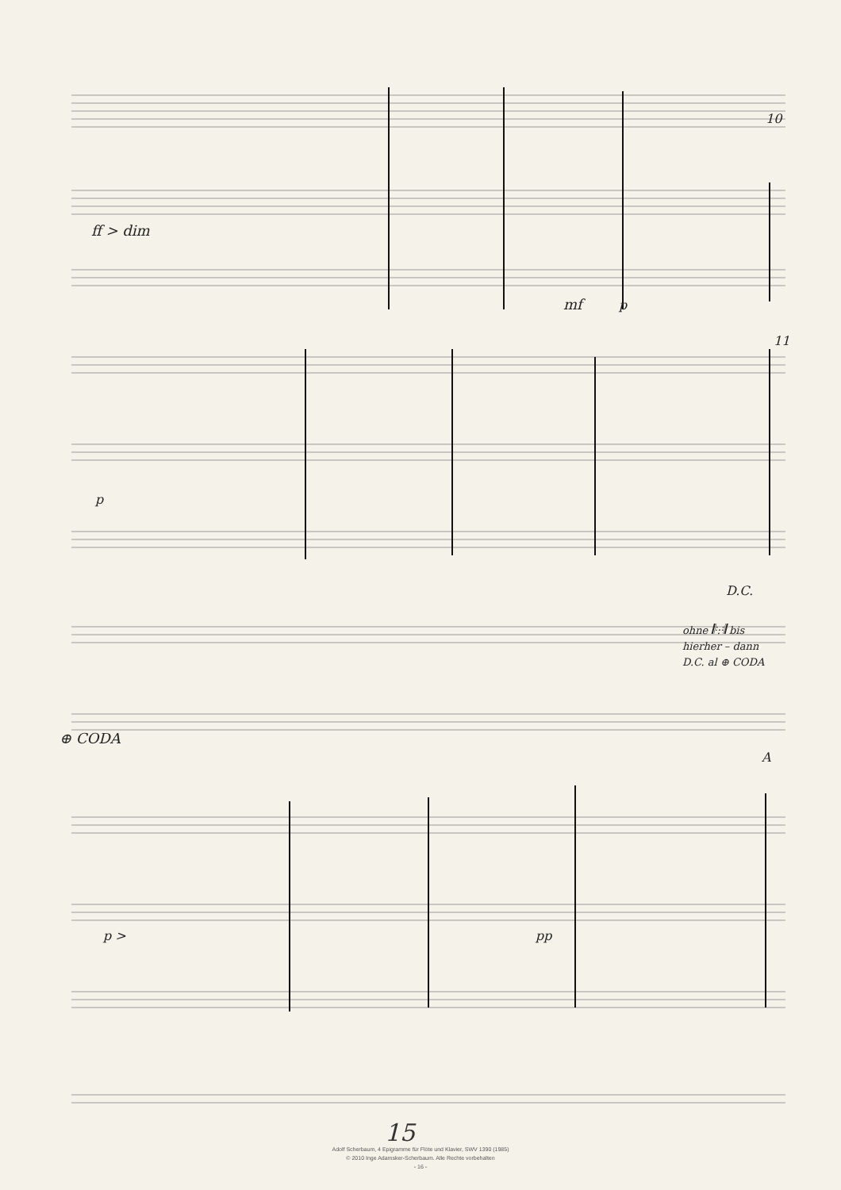ff > dim
mf p
10
11
p
D.C.
ohne 𝄆:𝄇 bis
hierher – dann
D.C. al ⊕ CODA
⊕ CODA
A
p > pp
15
Adolf Scherbaum, 4 Epigramme für Flöte und Klavier, SWV 1390 (1985)
© 2010 Inge Adamsker-Scherbaum. Alle Rechte vorbehalten
- 16 -